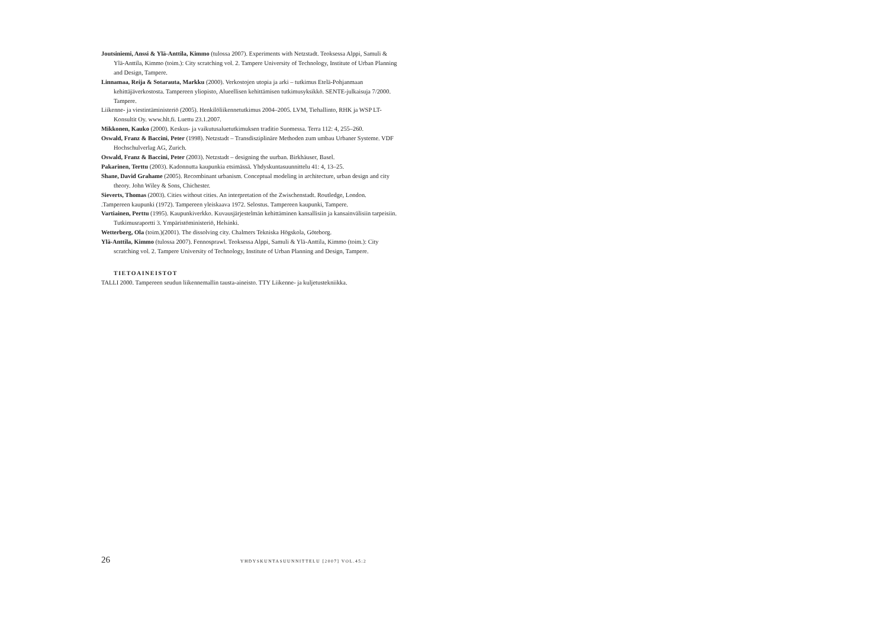Joutsiniemi, Anssi & Ylä-Anttila, Kimmo (tulossa 2007). Experiments with Netzstadt. Teoksessa Alppi, Samuli & Ylä-Anttila, Kimmo (toim.): City scratching vol. 2. Tampere University of Technology, Institute of Urban Planning and Design, Tampere.
Linnamaa, Reija & Sotarauta, Markku (2000). Verkostojen utopia ja arki – tutkimus Etelä-Pohjanmaan kehittäjäverkostosta. Tampereen yliopisto, Alueellisen kehittämisen tutkimusyksikkö. SENTE-julkaisuja 7/2000. Tampere.
Liikenne- ja viestintäministeriö (2005). Henkilöliikennetutkimus 2004–2005. LVM, Tiehallinto, RHK ja WSP LT-Konsultit Oy. www.hlt.fi. Luettu 23.1.2007.
Mikkonen, Kauko (2000). Keskus- ja vaikutusaluetutkimuksen traditio Suomessa. Terra 112: 4, 255–260.
Oswald, Franz & Baccini, Peter (1998). Netzstadt – Transdisziplinäre Methoden zum umbau Urbaner Systeme. VDF Hochschulverlag AG, Zurich.
Oswald, Franz & Baccini, Peter (2003). Netzstadt – designing the uurban. Birkhäuser, Basel.
Pakarinen, Terttu (2003). Kadonnutta kaupunkia etsimässä. Yhdyskuntasuunnittelu 41: 4, 13–25.
Shane, David Grahame (2005). Recombinant urbanism. Conceptual modeling in architecture, urban design and city theory. John Wiley & Sons, Chichester.
Sieverts, Thomas (2003). Cities without cities. An interpretation of the Zwischenstadt. Routledge, London.
.Tampereen kaupunki (1972). Tampereen yleiskaava 1972. Selostus. Tampereen kaupunki, Tampere.
Vartiainen, Perttu (1995). Kaupunkiverkko. Kuvausjärjestelmän kehittäminen kansallisiin ja kansainvälisiin tarpeisiin. Tutkimusraportti 3. Ympäristöministeriö, Helsinki.
Wetterberg, Ola (toim.)(2001). The dissolving city. Chalmers Tekniska Högskola, Göteborg.
Ylä-Anttila, Kimmo (tulossa 2007). Fennosprawl. Teoksessa Alppi, Samuli & Ylä-Anttila, Kimmo (toim.): City scratching vol. 2. Tampere University of Technology, Institute of Urban Planning and Design, Tampere.
TIETOAINEISTOT
TALLI 2000. Tampereen seudun liikennemallin tausta-aineisto. TTY Liikenne- ja kuljetustekniikka.
26 YHDYSKUNTASUUNNITTELU [2007] VOL.45:2